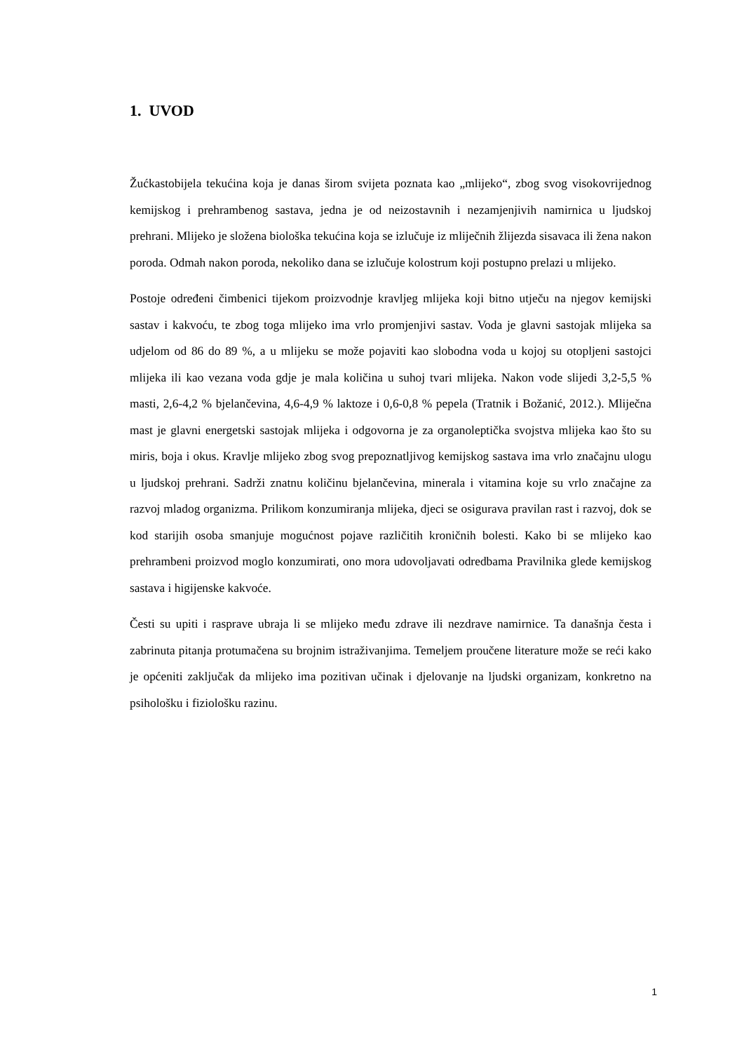1. UVOD
Žućkastobijela tekućina koja je danas širom svijeta poznata kao „mlijeko“, zbog svog visokovrijednog kemijskog i prehrambenog sastava, jedna je od neizostavnih i nezamjenjivih namirnica u ljudskoj prehrani. Mlijeko je složena biološka tekućina koja se izlučuje iz mliječnih žlijezda sisavaca ili žena nakon poroda. Odmah nakon poroda, nekoliko dana se izlučuje kolostrum koji postupno prelazi u mlijeko.
Postoje određeni čimbenici tijekom proizvodnje kravljeg mlijeka koji bitno utječu na njegov kemijski sastav i kakvoću, te zbog toga mlijeko ima vrlo promjenjivi sastav. Voda je glavni sastojak mlijeka sa udjelom od 86 do 89 %, a u mlijeku se može pojaviti kao slobodna voda u kojoj su otopljeni sastojci mlijeka ili kao vezana voda gdje je mala količina u suhoj tvari mlijeka. Nakon vode slijedi 3,2-5,5 % masti, 2,6-4,2 % bjelančevina, 4,6-4,9 % laktoze i 0,6-0,8 % pepela (Tratnik i Božanić, 2012.). Mliječna mast je glavni energetski sastojak mlijeka i odgovorna je za organoleptička svojstva mlijeka kao što su miris, boja i okus. Kravlje mlijeko zbog svog prepoznatljivog kemijskog sastava ima vrlo značajnu ulogu u ljudskoj prehrani. Sadrži znatnu količinu bjelančevina, minerala i vitamina koje su vrlo značajne za razvoj mladog organizma. Prilikom konzumiranja mlijeka, djeci se osigurava pravilan rast i razvoj, dok se kod starijih osoba smanjuje mogućnost pojave različitih kroničnih bolesti. Kako bi se mlijeko kao prehrambeni proizvod moglo konzumirati, ono mora udovoljavati odredbama Pravilnika glede kemijskog sastava i higijenske kakvoće.
Česti su upiti i rasprave ubraja li se mlijeko među zdrave ili nezdrave namirnice. Ta današnja česta i zabrinuta pitanja protumačena su brojnim istraživanjima. Temeljem proučene literature može se reći kako je općeniti zaključak da mlijeko ima pozitivan učinak i djelovanje na ljudski organizam, konkretno na psihološku i fiziološku razinu.
1